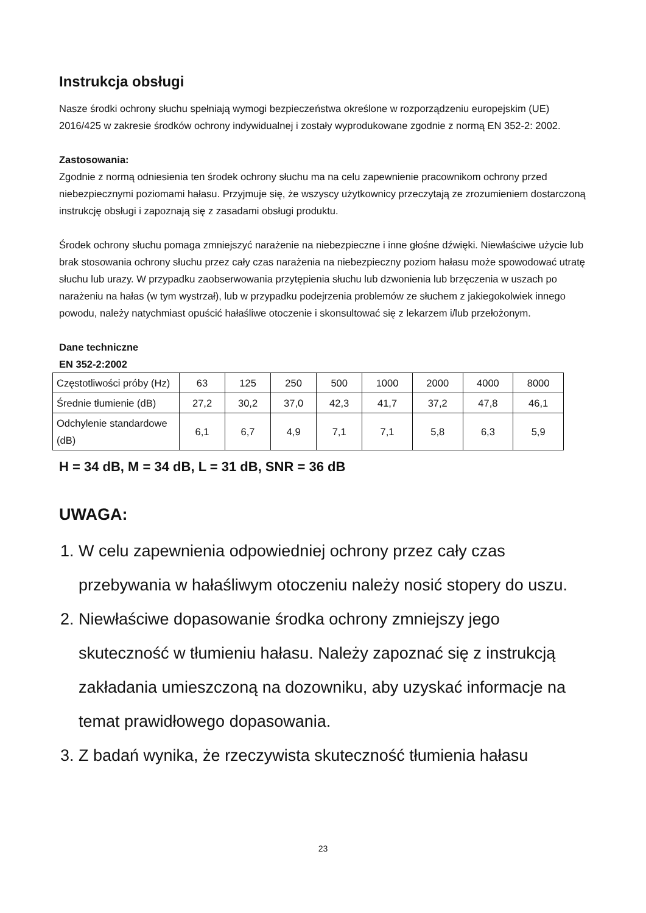Instrukcja obsługi
Nasze środki ochrony słuchu spełniają wymogi bezpieczeństwa określone w rozporządzeniu europejskim (UE) 2016/425 w zakresie środków ochrony indywidualnej i zostały wyprodukowane zgodnie z normą EN 352-2: 2002.
Zastosowania:
Zgodnie z normą odniesienia ten środek ochrony słuchu ma na celu zapewnienie pracownikom ochrony przed niebezpiecznymi poziomami hałasu. Przyjmuje się, że wszyscy użytkownicy przeczytają ze zrozumieniem dostarczoną instrukcję obsługi i zapoznają się z zasadami obsługi produktu.
Środek ochrony słuchu pomaga zmniejszyć narażenie na niebezpieczne i inne głośne dźwięki. Niewłaściwe użycie lub brak stosowania ochrony słuchu przez cały czas narażenia na niebezpieczny poziom hałasu może spowodować utratę słuchu lub urazy. W przypadku zaobserwowania przytępienia słuchu lub dzwonienia lub brzęczenia w uszach po narażeniu na hałas (w tym wystrzał), lub w przypadku podejrzenia problemów ze słuchem z jakiegokolwiek innego powodu, należy natychmiast opuścić hałaśliwe otoczenie i skonsultować się z lekarzem i/lub przełożonym.
Dane techniczne
EN 352-2:2002
| Częstotliwości próby (Hz) | 63 | 125 | 250 | 500 | 1000 | 2000 | 4000 | 8000 |
| Średnie tłumienie (dB) | 27,2 | 30,2 | 37,0 | 42,3 | 41,7 | 37,2 | 47,8 | 46,1 |
| Odchylenie standardowe (dB) | 6,1 | 6,7 | 4,9 | 7,1 | 7,1 | 5,8 | 6,3 | 5,9 |
H = 34 dB, M = 34 dB, L = 31 dB, SNR = 36 dB
UWAGA:
1. W celu zapewnienia odpowiedniej ochrony przez cały czas przebywania w hałaśliwym otoczeniu należy nosić stopery do uszu.
2. Niewłaściwe dopasowanie środka ochrony zmniejszy jego skuteczność w tłumieniu hałasu. Należy zapoznać się z instrukcją zakładania umieszczoną na dozowniku, aby uzyskać informacje na temat prawidłowego dopasowania.
3. Z badań wynika, że rzeczywista skuteczność tłumienia hałasu
23